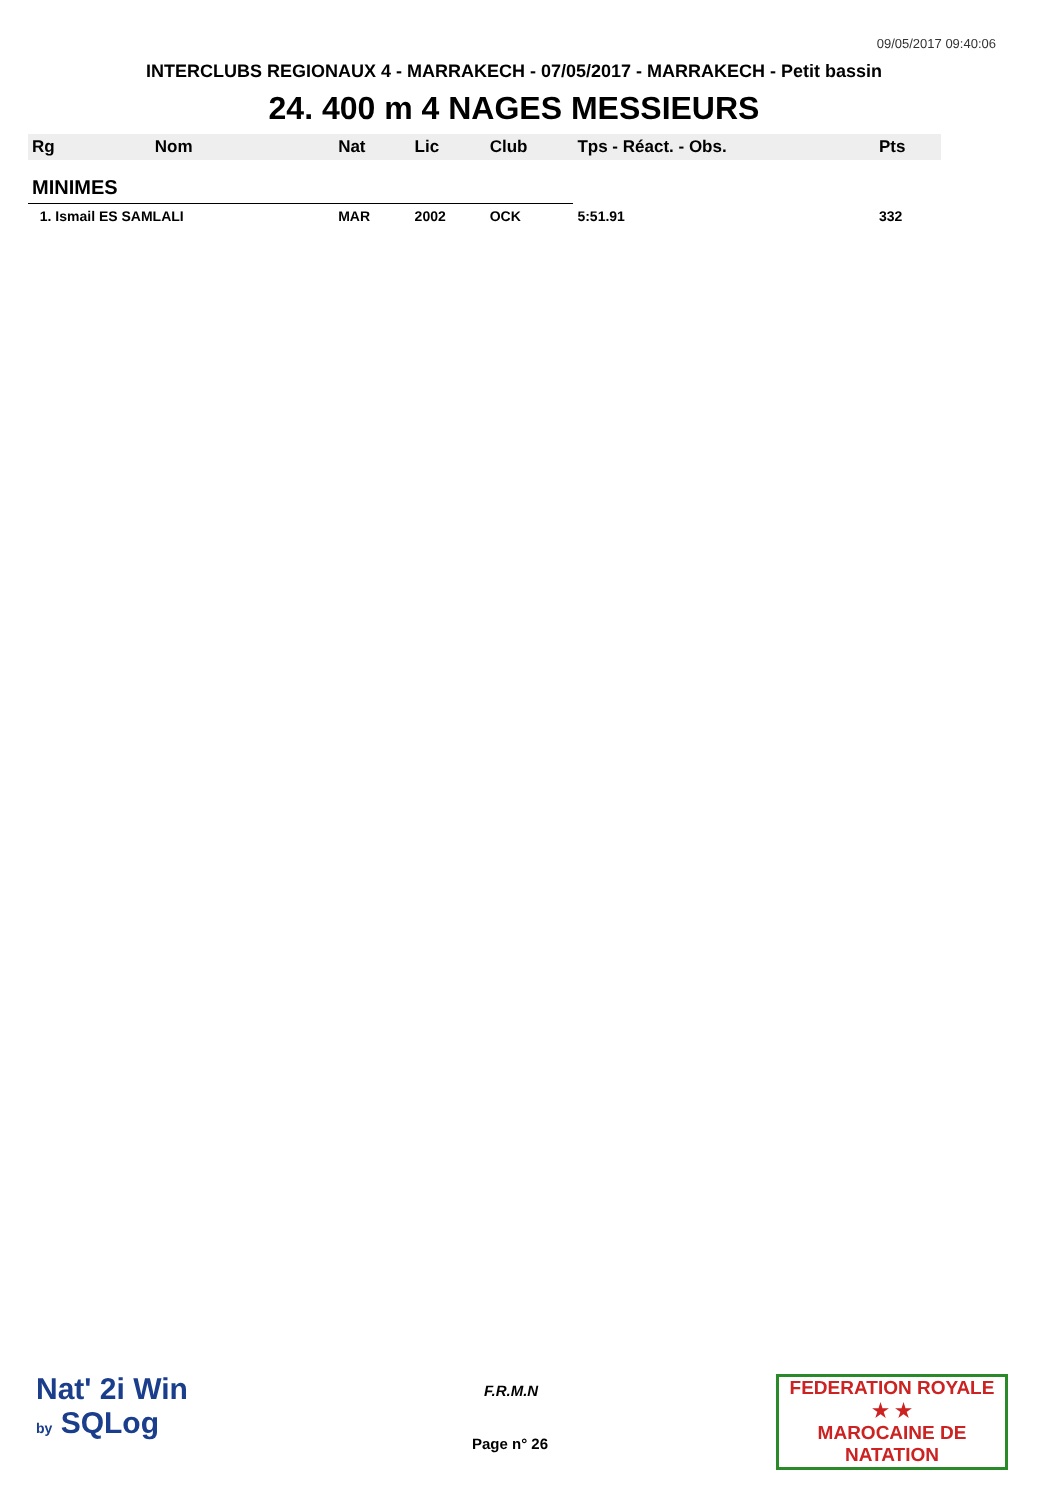09/05/2017 09:40:06
INTERCLUBS REGIONAUX 4 - MARRAKECH - 07/05/2017 - MARRAKECH - Petit bassin
24. 400 m 4 NAGES MESSIEURS
| Rg | Nom | Nat | Lic | Club | Tps - Réact. - Obs. | Pts |
| --- | --- | --- | --- | --- | --- | --- |
| MINIMES | | | | | | |
| 1. Ismail ES SAMLALI | | MAR | 2002 | OCK | 5:51.91 | 332 |
Nat' 2i Win
by SQLog
F.R.M.N
Page n° 26
FEDERATION ROYALE
★ ★
MAROCAINE DE NATATION